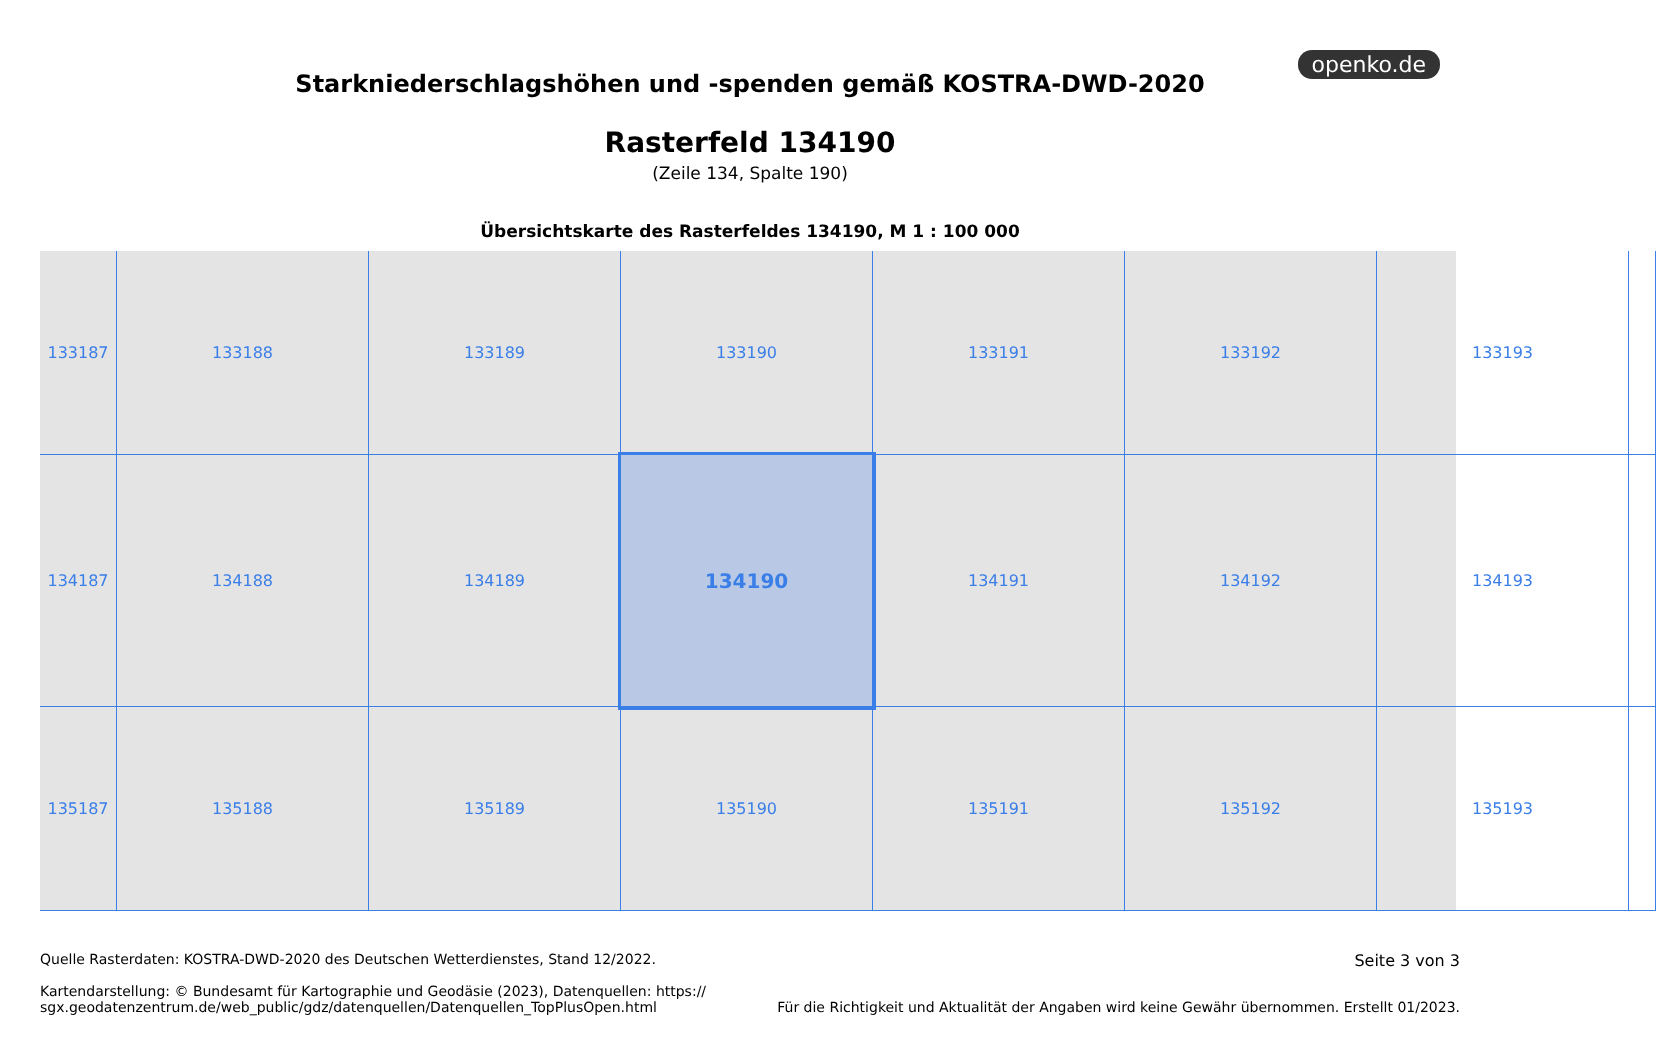openko.de
Starkniederschlagshöhen und -spenden gemäß KOSTRA-DWD-2020
Rasterfeld 134190
(Zeile 134, Spalte 190)
Übersichtskarte des Rasterfeldes 134190, M 1 : 100 000
133187
133188
133189
133190
133191
133192
133193
134187
134188
134189
134190
134191
134192
134193
135187
135188
135189
135190
135191
135192
135193
Quelle Rasterdaten: KOSTRA-DWD-2020 des Deutschen Wetterdienstes, Stand 12/2022.
Kartendarstellung: © Bundesamt für Kartographie und Geodäsie (2023), Datenquellen: https://
sgx.geodatenzentrum.de/web_public/gdz/datenquellen/Datenquellen_TopPlusOpen.html
Seite 3 von 3
Für die Richtigkeit und Aktualität der Angaben wird keine Gewähr übernommen. Erstellt 01/2023.